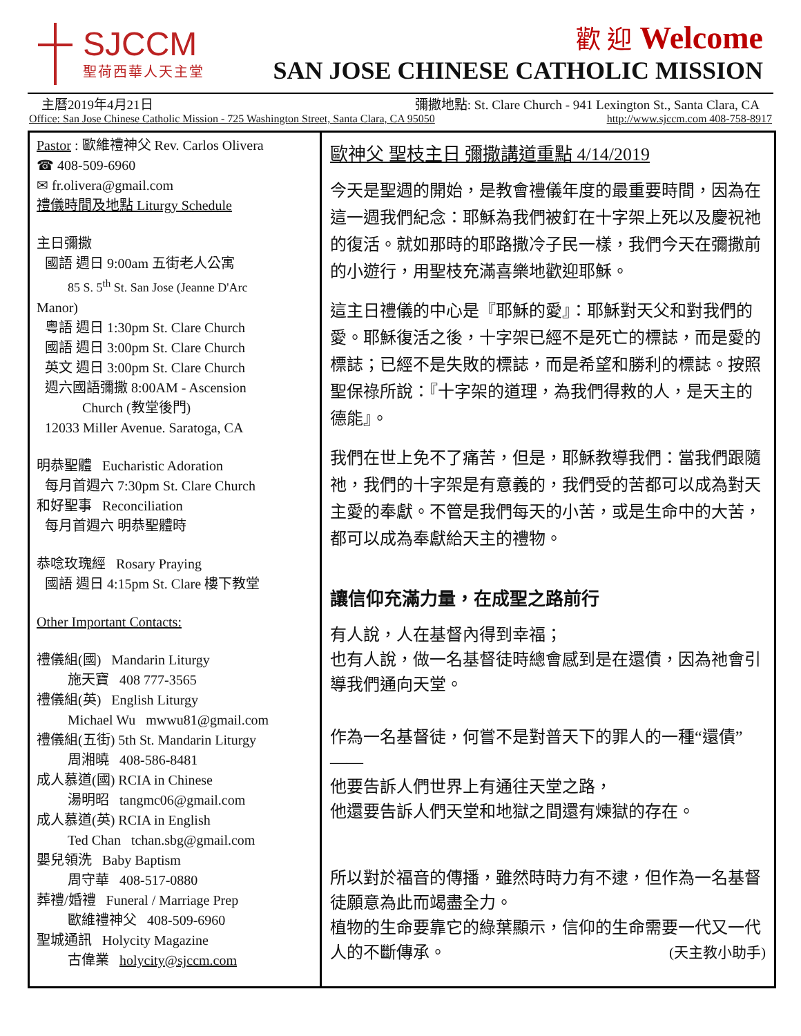SJCCM
聖荷西華人天主堂
歡 迎 Welcome
SAN JOSE CHINESE CATHOLIC MISSION
主曆2019年4月21日 彌撒地點: St. Clare Church - 941 Lexington St., Santa Clara, CA
Office: San Jose Chinese Catholic Mission - 725 Washington Street, Santa Clara, CA 95050 http://www.sjccm.com 408-758-8917
Pastor : 歐維禮神父 Rev. Carlos Olivera
☎ 408-509-6960
✉ fr.olivera@gmail.com
禮儀時間及地點 Liturgy Schedule
主日彌撒
國語 週日 9:00am 五街老人公寓
85 S. 5<sup>th</sup> St. San Jose (Jeanne D'Arc
Manor)
粵語 週日 1:30pm St. Clare Church
國語 週日 3:00pm St. Clare Church
英文 週日 3:00pm St. Clare Church
週六國語彌撒 8:00AM - Ascension
Church (教堂後門)
12033 Miller Avenue. Saratoga, CA
明恭聖體 Eucharistic Adoration
每月首週六 7:30pm St. Clare Church
和好聖事 Reconciliation
每月首週六 明恭聖體時
恭唸玫瑰經 Rosary Praying
國語 週日 4:15pm St. Clare 樓下教堂
Other Important Contacts:
禮儀組(國) Mandarin Liturgy
施天寶 408 777-3565
禮儀組(英) English Liturgy
Michael Wu mwwu81@gmail.com
禮儀組(五街) 5th St. Mandarin Liturgy
周湘曉 408-586-8481
成人慕道(國) RCIA in Chinese
湯明昭 tangmc06@gmail.com
成人慕道(英) RCIA in English
Ted Chan tchan.sbg@gmail.com
嬰兒領洗 Baby Baptism
周守華 408-517-0880
葬禮/婚禮 Funeral / Marriage Prep
歐維禮神父 408-509-6960
聖城通訊 Holycity Magazine
古偉業 holycity@sjccm.com
歐神父 聖枝主日 彌撒講道重點 4/14/2019
今天是聖週的開始，是教會禮儀年度的最重要時間，因為在這一週我們紀念：耶穌為我們被釘在十字架上死以及慶祝祂的復活。就如那時的耶路撒冷子民一樣，我們今天在彌撒前的小遊行，用聖枝充滿喜樂地歡迎耶穌。
這主日禮儀的中心是『耶穌的愛』：耶穌對天父和對我們的愛。耶穌復活之後，十字架已經不是死亡的標誌，而是愛的標誌；已經不是失敗的標誌，而是希望和勝利的標誌。按照聖保祿所說：『十字架的道理，為我們得救的人，是天主的德能』。
我們在世上免不了痛苦，但是，耶穌教導我們：當我們跟隨祂，我們的十字架是有意義的，我們受的苦都可以成為對天主愛的奉獻。不管是我們每天的小苦，或是生命中的大苦，都可以成為奉獻給天主的禮物。
讓信仰充滿力量，在成聖之路前行
有人說，人在基督內得到幸福；
也有人說，做一名基督徒時總會感到是在還債，因為祂會引導我們通向天堂。
作為一名基督徒，何嘗不是對普天下的罪人的一種“還債”——
他要告訴人們世界上有通往天堂之路，
他還要告訴人們天堂和地獄之間還有煉獄的存在。
所以對於福音的傳播，雖然時時力有不逮，但作為一名基督徒願意為此而竭盡全力。
植物的生命要靠它的綠葉顯示，信仰的生命需要一代又一代人的不斷傳承。 (天主教小助手)